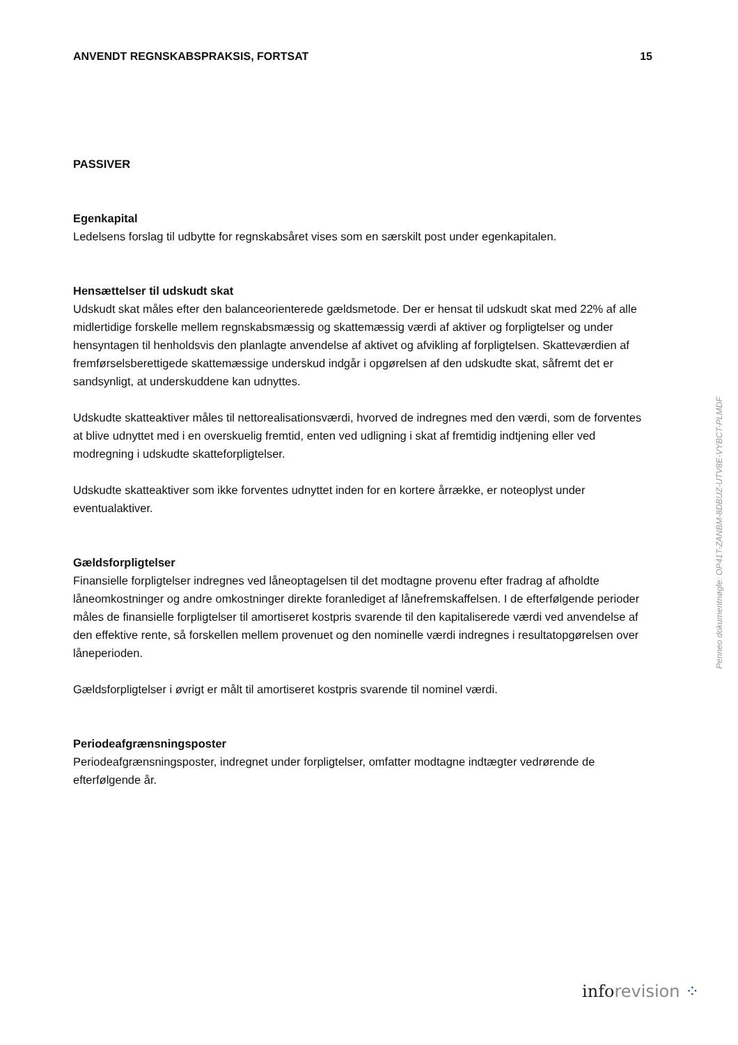ANVENDT REGNSKABSPRAKSIS, FORTSAT 15
PASSIVER
Egenkapital
Ledelsens forslag til udbytte for regnskabsåret vises som en særskilt post under egenkapitalen.
Hensættelser til udskudt skat
Udskudt skat måles efter den balanceorienterede gældsmetode. Der er hensat til udskudt skat med 22% af alle midlertidige forskelle mellem regnskabsmæssig og skattemæssig værdi af aktiver og forpligtelser og under hensyntagen til henholdsvis den planlagte anvendelse af aktivet og afvikling af forpligtelsen. Skatteværdien af fremførselsberettigede skattemæssige underskud indgår i opgørelsen af den udskudte skat, såfremt det er sandsynligt, at underskuddene kan udnyttes.
Udskudte skatteaktiver måles til nettorealisationsværdi, hvorved de indregnes med den værdi, som de forventes at blive udnyttet med i en overskuelig fremtid, enten ved udligning i skat af fremtidig indtjening eller ved modregning i udskudte skatteforpligtelser.
Udskudte skatteaktiver som ikke forventes udnyttet inden for en kortere årrække, er noteoplyst under eventualaktiver.
Gældsforpligtelser
Finansielle forpligtelser indregnes ved låneoptagelsen til det modtagne provenu efter fradrag af afholdte låneomkostninger og andre omkostninger direkte foranlediget af lånefremskaffelsen. I de efterfølgende perioder måles de finansielle forpligtelser til amortiseret kostpris svarende til den kapitaliserede værdi ved anvendelse af den effektive rente, så forskellen mellem provenuet og den nominelle værdi indregnes i resultatopgørelsen over låneperioden.
Gældsforpligtelser i øvrigt er målt til amortiseret kostpris svarende til nominel værdi.
Periodeafgrænsningsposter
Periodeafgrænsningsposter, indregnet under forpligtelser, omfatter modtagne indtægter vedrørende de efterfølgende år.
Penneo dokumentnøgle: OP41T-ZANBM-8DBUZ-UTV8E-VYBCT-PLMDF
inforevision ⁘